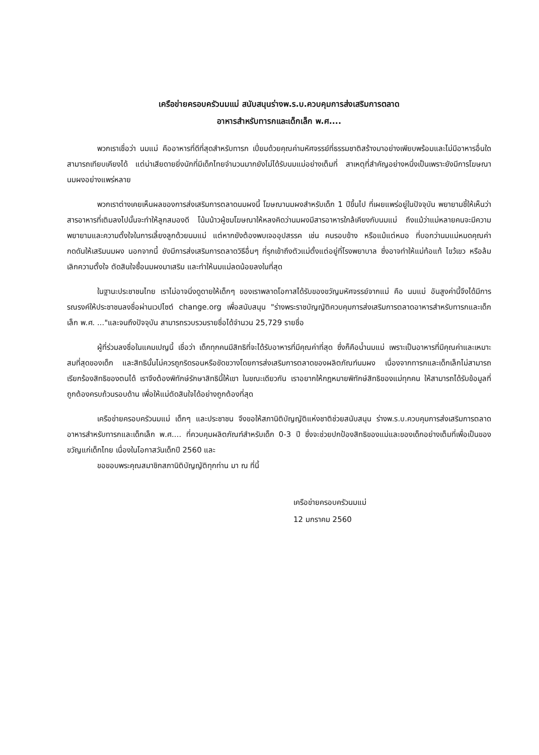เครือข่ายครอบครัวนมแม่ สนับสนุนร่างพ.ร.บ.ควบคุมการส่งเสริมการตลาด
อาหารสำหรับทารกและเด็กเล็ก พ.ศ....
พวกเราเชื่อว่า นมแม่ คืออาหารที่ดีที่สุดสำหรับทารก เปี่ยมด้วยคุณค่ามหัศจรรย์ที่ธรรมชาติสร้างมาอย่างเพียบพร้อมและไม่มีอาหารอื่นใดสามารถเทียบเคียงได้ แต่น่าเสียดายยิ่งนักที่มีเด็กไทยจำนวนมากยังไม่ได้รับนมแม่อย่างเต็มที่ สาเหตุที่สำคัญอย่างหนึ่งเป็นเพราะยังมีการโฆษณานมผงอย่างแพร่หลาย
พวกเราต่างเคยเห็นผลของการส่งเสริมการตลาดนมผงนี้ โฆษณานมผงสำหรับเด็ก 1 ปีขึ้นไป ที่เผยแพร่อยู่ในปัจจุบัน พยายามชี้ให้เห็นว่าสารอาหารที่เติมลงไปนั้นจะทำให้ลูกสมองดี โน้มน้าวผู้ชมโฆษณาให้หลงคิดว่านมผงมีสารอาหารใกล้เคียงกับนมแม่ ถึงแม้ว่าแม่หลายคนจะมีความพยายามและความตั้งใจในการเลี้ยงลูกด้วยนมแม่ แต่หากยังต้องพบเจออุปสรรค เช่น คนรอบข้าง หรือแม้แต่หมอ ที่บอกว่านมแม่หมดคุณค่า กดดันให้เสริมนมผง นอกจากนี้ ยังมีการส่งเสริมการตลาดวิธีอื่นๆ ที่รุกเข้าถึงตัวแม่ตั้งแต่อยู่ที่โรงพยาบาล ซึ่งอาจทำให้แม่ท้อแท้ ไขว้เขว หรือล้มเลิกความตั้งใจ ตัดสินใจซื้อนมผงมาเสริม และทำให้นมแม่ลดน้อยลงในที่สุด
ในฐานะประชาชนไทย เราไม่อาจนิ่งดูดายให้เด็กๆ ของเราพลาดโอกาสได้รับของขวัญมหัศจรรย์จากแม่ คือ นมแม่ อันสูงค่านี้จึงได้มีการรณรงค์ให้ประชาชนลงชื่อผ่านเวปไซต์ change.org เพื่อสนับสนุน "ร่างพระราชบัญญัติควบคุมการส่งเสริมการตลาดอาหารสำหรับทารกและเด็กเล็ก พ.ศ. ..."และจนถึงปัจจุบัน สามารถรวบรวมรายชื่อได้จำนวน 25,729 รายชื่อ
ผู้ที่ร่วมลงชื่อในแคมเปญนี้ เชื่อว่า เด็กทุกคนมีสิทธิที่จะได้รับอาหารที่มีคุณค่าที่สุด ซึ่งก็คือน้ำนมแม่ เพราะเป็นอาหารที่มีคุณค่าและเหมาะสมที่สุดของเด็ก และสิทธินั้นไม่ควรถูกริดรอนหรือขัดขวางโดยการส่งเสริมการตลาดของผลิตภัณฑ์นมผง เนื่องจากทารกและเด็กเล็กไม่สามารถเรียกร้องสิทธิของตนได้ เราจึงต้องพิทักษ์รักษาสิทธินี้ให้เขา ในขณะเดียวกัน เราอยากให้กฎหมายพิทักษ์สิทธิของแม่ทุกคน ให้สามารถได้รับข้อมูลที่ถูกต้องครบถ้วนรอบด้าน เพื่อให้แม่ตัดสินใจได้อย่างถูกต้องที่สุด
เครือข่ายครอบครัวนมแม่ เด็กๆ และประชาชน จึงขอให้สภานิติบัญญัติแห่งชาติช่วยสนับสนุน ร่างพ.ร.บ.ควบคุมการส่งเสริมการตลาดอาหารสำหรับทารกและเด็กเล็ก พ.ศ.... ที่ควบคุมผลิตภัณฑ์สำหรับเด็ก 0-3 ปี ซึ่งจะช่วยปกป้องสิทธิของแม่และของเด็กอย่างเต็มที่เพื่อเป็นของขวัญแก่เด็กไทย เนื่องในโอกาสวันเด็กปี 2560 และ
ขอขอบพระคุณสมาชิกสภานิติบัญญัติทุกท่าน มา ณ ที่นี้
เครือข่ายครอบครัวนมแม่
12 มกราคม 2560